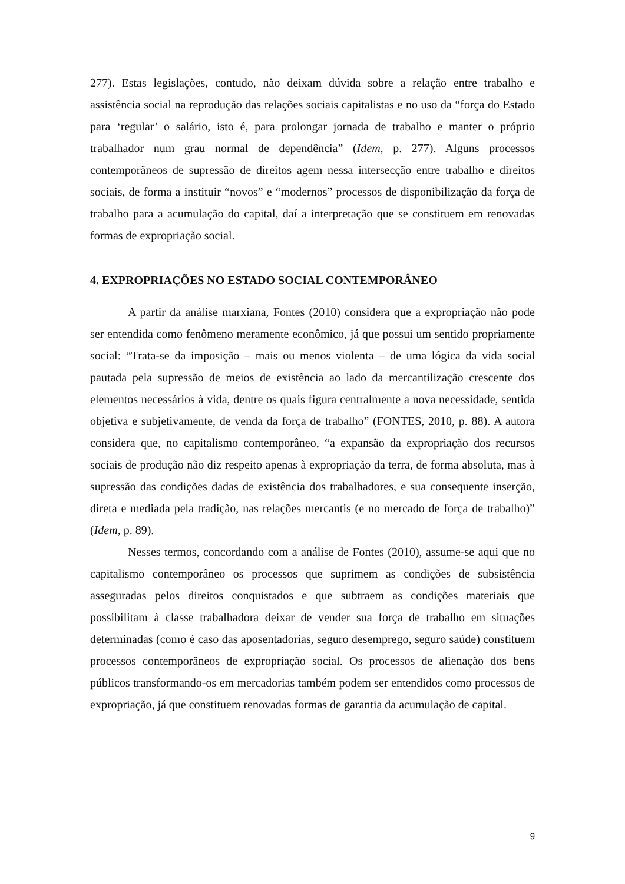277). Estas legislações, contudo, não deixam dúvida sobre a relação entre trabalho e assistência social na reprodução das relações sociais capitalistas e no uso da “força do Estado para ‘regular’ o salário, isto é, para prolongar jornada de trabalho e manter o próprio trabalhador num grau normal de dependência” (Idem, p. 277). Alguns processos contemporâneos de supressão de direitos agem nessa intersecção entre trabalho e direitos sociais, de forma a instituir “novos” e “modernos” processos de disponibilização da força de trabalho para a acumulação do capital, daí a interpretação que se constituem em renovadas formas de expropriação social.
4. EXPROPRIAÇÕES NO ESTADO SOCIAL CONTEMPORÂNEO
A partir da análise marxiana, Fontes (2010) considera que a expropriação não pode ser entendida como fenômeno meramente econômico, já que possui um sentido propriamente social: “Trata-se da imposição – mais ou menos violenta – de uma lógica da vida social pautada pela supressão de meios de existência ao lado da mercantilização crescente dos elementos necessários à vida, dentre os quais figura centralmente a nova necessidade, sentida objetiva e subjetivamente, de venda da força de trabalho” (FONTES, 2010, p. 88). A autora considera que, no capitalismo contemporâneo, “a expansão da expropriação dos recursos sociais de produção não diz respeito apenas à expropriação da terra, de forma absoluta, mas à supressão das condições dadas de existência dos trabalhadores, e sua consequente inserção, direta e mediada pela tradição, nas relações mercantis (e no mercado de força de trabalho)” (Idem, p. 89).
Nesses termos, concordando com a análise de Fontes (2010), assume-se aqui que no capitalismo contemporâneo os processos que suprimem as condições de subsistência asseguradas pelos direitos conquistados e que subtraem as condições materiais que possibilitam à classe trabalhadora deixar de vender sua força de trabalho em situações determinadas (como é caso das aposentadorias, seguro desemprego, seguro saúde) constituem processos contemporâneos de expropriação social. Os processos de alienação dos bens públicos transformando-os em mercadorias também podem ser entendidos como processos de expropriação, já que constituem renovadas formas de garantia da acumulação de capital.
9